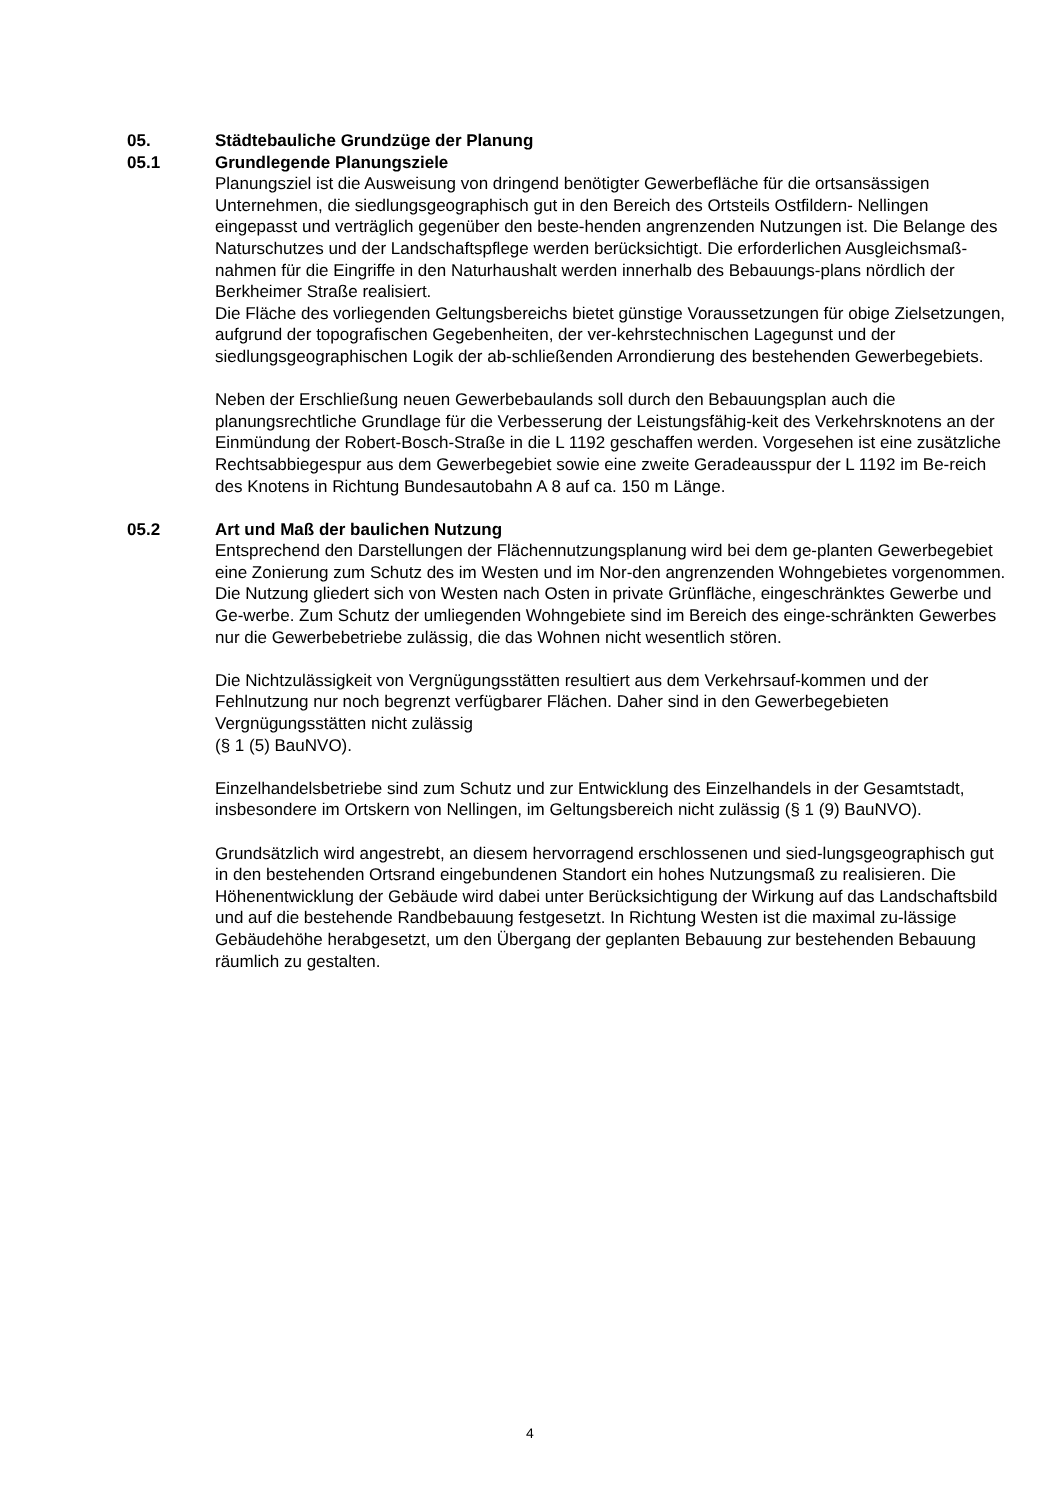05. Städtebauliche Grundzüge der Planung
05.1 Grundlegende Planungsziele
Planungsziel ist die Ausweisung von dringend benötigter Gewerbefläche für die ortsansässigen Unternehmen, die siedlungsgeographisch gut in den Bereich des Ortsteils Ostfildern- Nellingen eingepasst und verträglich gegenüber den beste-henden angrenzenden Nutzungen ist. Die Belange des Naturschutzes und der Landschaftspflege werden berücksichtigt. Die erforderlichen Ausgleichsmaß-nahmen für die Eingriffe in den Naturhaushalt werden innerhalb des Bebauungs-plans nördlich der Berkheimer Straße realisiert.
Die Fläche des vorliegenden Geltungsbereichs bietet günstige Voraussetzungen für obige Zielsetzungen, aufgrund der topografischen Gegebenheiten, der ver-kehrstechnischen Lagegunst und der siedlungsgeographischen Logik der ab-schließenden Arrondierung des bestehenden Gewerbegebiets.
Neben der Erschließung neuen Gewerbebaulands soll durch den Bebauungsplan auch die planungsrechtliche Grundlage für die Verbesserung der Leistungsfähig-keit des Verkehrsknotens an der Einmündung der Robert-Bosch-Straße in die L 1192 geschaffen werden. Vorgesehen ist eine zusätzliche Rechtsabbiegespur aus dem Gewerbegebiet sowie eine zweite Geradeausspur der L 1192 im Be-reich des Knotens in Richtung Bundesautobahn A 8 auf ca. 150 m Länge.
05.2 Art und Maß der baulichen Nutzung
Entsprechend den Darstellungen der Flächennutzungsplanung wird bei dem ge-planten Gewerbegebiet eine Zonierung zum Schutz des im Westen und im Nor-den angrenzenden Wohngebietes vorgenommen. Die Nutzung gliedert sich von Westen nach Osten in private Grünfläche, eingeschränktes Gewerbe und Ge-werbe. Zum Schutz der umliegenden Wohngebiete sind im Bereich des einge-schränkten Gewerbes nur die Gewerbebetriebe zulässig, die das Wohnen nicht wesentlich stören.
Die Nichtzulässigkeit von Vergnügungsstätten resultiert aus dem Verkehrsauf-kommen und der Fehlnutzung nur noch begrenzt verfügbarer Flächen. Daher sind in den Gewerbegebieten Vergnügungsstätten nicht zulässig
(§ 1 (5) BauNVO).
Einzelhandelsbetriebe sind zum Schutz und zur Entwicklung des Einzelhandels in der Gesamtstadt, insbesondere im Ortskern von Nellingen, im Geltungsbereich nicht zulässig (§ 1 (9) BauNVO).
Grundsätzlich wird angestrebt, an diesem hervorragend erschlossenen und sied-lungsgeographisch gut in den bestehenden Ortsrand eingebundenen Standort ein hohes Nutzungsmaß zu realisieren. Die Höhenentwicklung der Gebäude wird dabei unter Berücksichtigung der Wirkung auf das Landschaftsbild und auf die bestehende Randbebauung festgesetzt. In Richtung Westen ist die maximal zu-lässige Gebäudehöhe herabgesetzt, um den Übergang der geplanten Bebauung zur bestehenden Bebauung räumlich zu gestalten.
4